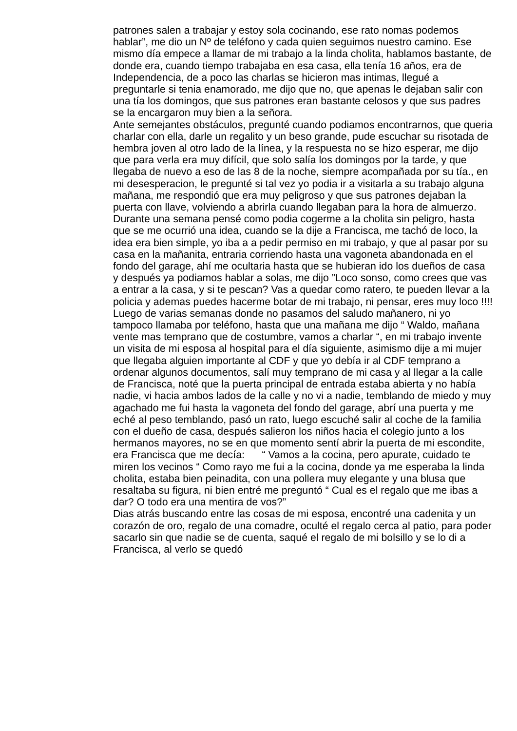patrones salen a trabajar y estoy sola cocinando, ese rato nomas podemos hablar”, me dio un Nº de teléfono y cada quien seguimos nuestro camino. Ese mismo día empece a llamar de mi trabajo a la linda cholita, hablamos bastante, de donde era, cuando tiempo trabajaba en esa casa, ella tenía 16 años, era de Independencia, de a poco las charlas se hicieron mas intimas, llegué a preguntarle si tenia enamorado, me dijo que no, que apenas le dejaban salir con una tía los domingos, que sus patrones eran bastante celosos y que sus padres se la encargaron muy bien a la señora.
Ante semejantes obstáculos, pregunté cuando podiamos encontrarnos, que queria charlar con ella, darle un regalito y un beso grande, pude escuchar su risotada de hembra joven al otro lado de la línea, y la respuesta no se hizo esperar, me dijo que para verla era muy difícil, que solo salía los domingos por la tarde, y que llegaba de nuevo a eso de las 8 de la noche, siempre acompañada por su tía., en mi desesperacion, le pregunté si tal vez yo podia ir a visitarla a su trabajo alguna mañana, me respondió que era muy peligroso y que sus patrones dejaban la puerta con llave, volviendo a abrirla cuando llegaban para la hora de almuerzo.
Durante una semana pensé como podia cogerme a la cholita sin peligro, hasta que se me ocurrió una idea, cuando se la dije a Francisca, me tachó de loco, la idea era bien simple, yo iba a a pedir permiso en mi trabajo, y que al pasar por su casa en la mañanita, entraria corriendo hasta una vagoneta abandonada en el fondo del garage, ahí me ocultaria hasta que se hubieran ido los dueños de casa y después ya podiamos hablar a solas, me dijo ”Loco sonso, como crees que vas a entrar a la casa, y si te pescan? Vas a quedar como ratero, te pueden llevar a la policia y ademas puedes hacerme botar de mi trabajo, ni pensar, eres muy loco !!!!
Luego de varias semanas donde no pasamos del saludo mañanero, ni yo tampoco llamaba por teléfono, hasta que una mañana me dijo “ Waldo, mañana vente mas temprano que de costumbre, vamos a charlar “, en mi trabajo invente un visita de mi esposa al hospital para el día siguiente, asimismo dije a mi mujer que llegaba alguien importante al CDF y que yo debía ir al CDF temprano a ordenar algunos documentos, salí muy temprano de mi casa y al llegar a la calle de Francisca, noté que la puerta principal de entrada estaba abierta y no había nadie, vi hacia ambos lados de la calle y no vi a nadie, temblando de miedo y muy agachado me fui hasta la vagoneta del fondo del garage, abrí una puerta y me eché al peso temblando, pasó un rato, luego escuché salir al coche de la familia con el dueño de casa, después salieron los niños hacia el colegio junto a los hermanos mayores, no se en que momento sentí abrir la puerta de mi escondite, era Francisca que me decía: “ Vamos a la cocina, pero apurate, cuidado te miren los vecinos “ Como rayo me fui a la cocina, donde ya me esperaba la linda cholita, estaba bien peinadita, con una pollera muy elegante y una blusa que resaltaba su figura, ni bien entré me preguntó “ Cual es el regalo que me ibas a dar? O todo era una mentira de vos?”
Dias atrás buscando entre las cosas de mi esposa, encontré una cadenita y un corazón de oro, regalo de una comadre, oculté el regalo cerca al patio, para poder sacarlo sin que nadie se de cuenta, saqué el regalo de mi bolsillo y se lo di a Francisca, al verlo se quedó